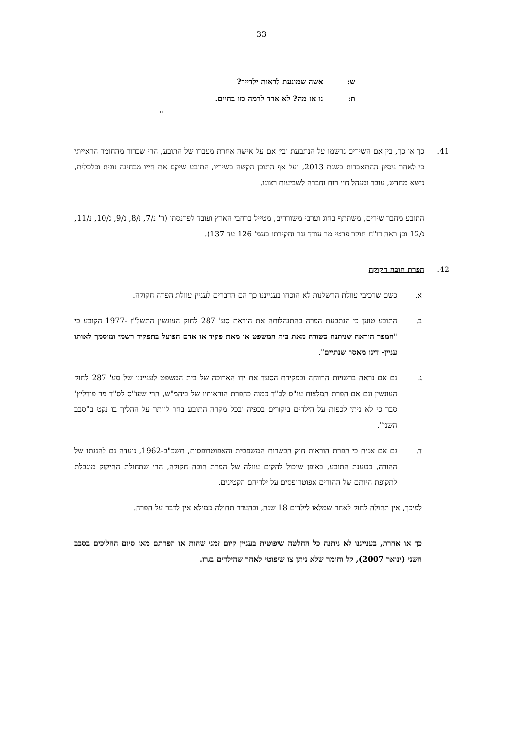33
ש: אשה שמונעת לראות ילדייך?
ת: נו אז מה? לא ארד לרמה כזו בחיים.
"
41. כך או כך, בין אם השירים נרשמו על הנתבעת ובין אם על אישה אחרת מעברו של התובע, הרי שברור מהחומר הראייתי כי לאחר ניסיון ההתאבדות בשנת 2013, ועל אף התוכן הקשה בשיריו, התובע שיקם את חייו מבחינה זוגית וכלכלית, נישא מחדש, עובד ומנהל חיי רוח וחברה לשביעות רצונו.
התובע מחבר שירים, משתתף בחוג וערבי משוררים, מטייל ברחבי הארץ ועובד לפרנסתו (ר' נ/7, נ/8, נ/9, נ/10, נ/11, נ/12 וכן ראה דו"ח חוקר פרטי מר עודד נגר וחקירתו בעמ' 126 עד 137).
42. הפרת חובה חקוקה
א. כשם שרכיבי עוולת הרשלנות לא הוכחו בענייננו כך הם הדברים לעניין עוולת הפרה חקוקה.
ב. התובע טוען כי הנתבעת הפרה בהתנהלותה את הוראת סע' 287 לחוק העונשין התשל"ז -1977 הקובע כי "המפר הוראה שניתנה כשורה מאת בית המשפט או מאת פקיד או אדם הפועל בתפקיד רשמי ומוסמך לאותו עניין- דינו מאסר שנתיים".
ג. גם אם נראה ברשויות הרווחה ובפקידת הסעד את ידו הארוכה של בית המשפט לענייננו של סע' 287 לחוק העונשין וגם אם הפרת המלצות עו"ס לס"ד כמוה כהפרת הוראותיו של ביהמ"ש, הרי שעו"ס לס"ד מר פודליץ' סבר כי לא ניתן לכפות על הילדים ביקורים בכפיה ובכל מקרה התובע בחר לוותר על ההליך בו נקט ב"סבב השני".
ד. גם אם אניח כי הפרת הוראות חוק הכשרות המשפטית והאפוטרופסות, תשכ"ב-1962, נועדה גם להגנתו של ההורה, כטענת התובע, באופן שיכול להקים עוולה של הפרת חובה חקוקה, הרי שתחולת החיקוק מוגבלת לתקופת היותם של ההורים אפוטרופסים על ילדיהם הקטינים.
לפיכך, אין תחולה לחוק לאחר שמלאו לילדים 18 שנה, ובהעדר תחולה ממילא אין לדבר על הפרה.
כך או אחרת, בענייננו לא ניתנה כל החלטה שיפוטית בעניין קיום זמני שהות או הפרתם מאז סיום ההליכים בסבב השני (ינואר 2007), קל וחומר שלא ניתן צו שיפוטי לאחר שהילדים בגרו.